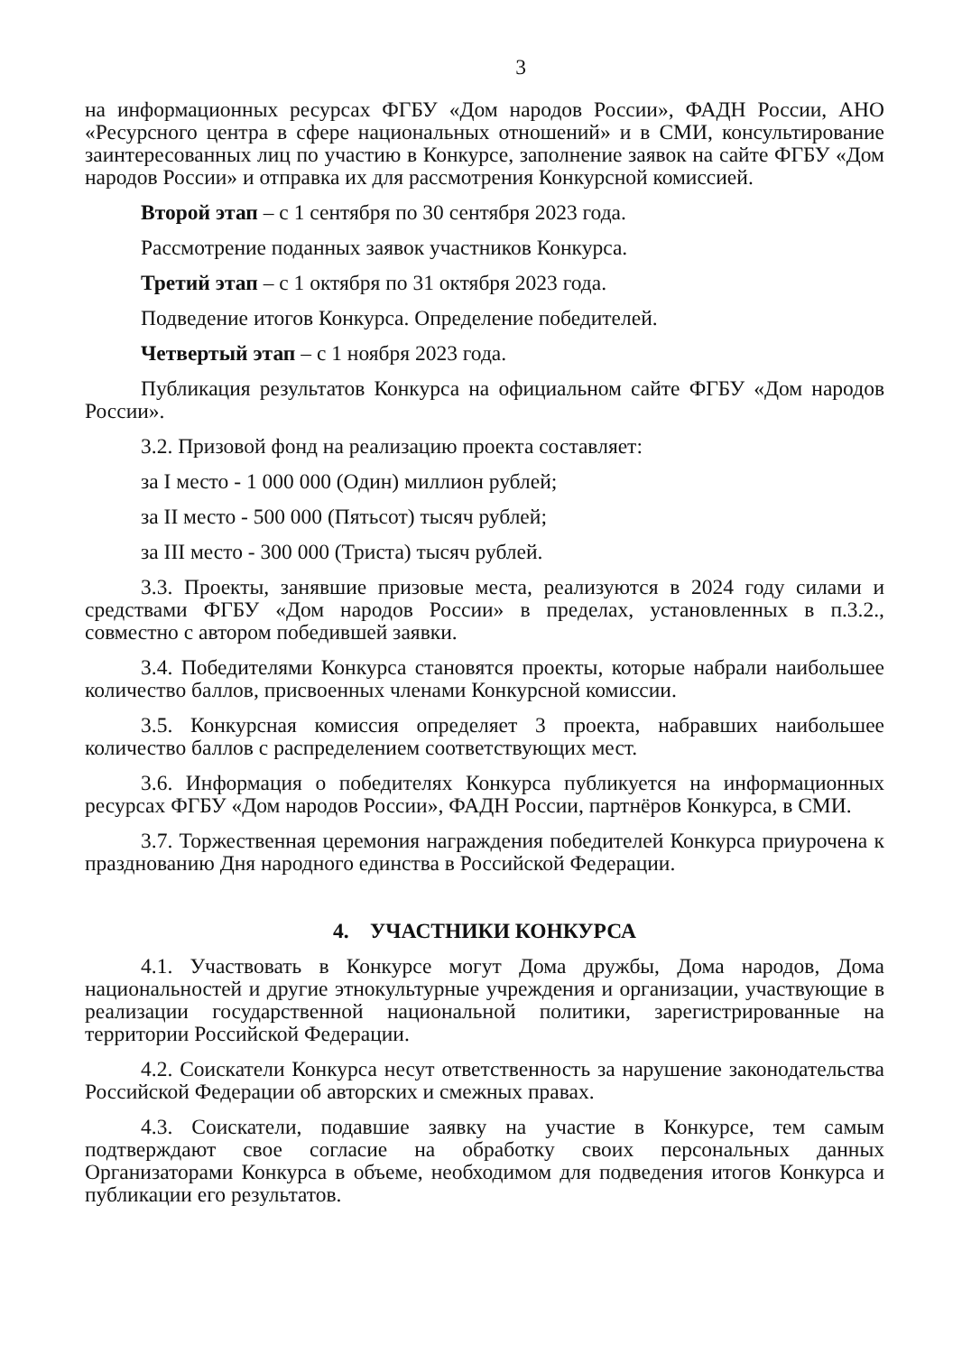3
на информационных ресурсах ФГБУ «Дом народов России», ФАДН России, АНО «Ресурсного центра в сфере национальных отношений» и в СМИ, консультирование заинтересованных лиц по участию в Конкурсе, заполнение заявок на сайте ФГБУ «Дом народов России» и отправка их для рассмотрения Конкурсной комиссией.
Второй этап – с 1 сентября по 30 сентября 2023 года.
Рассмотрение поданных заявок участников Конкурса.
Третий этап – с 1 октября по 31 октября 2023 года.
Подведение итогов Конкурса. Определение победителей.
Четвертый этап – с 1 ноября 2023 года.
Публикация результатов Конкурса на официальном сайте ФГБУ «Дом народов России».
3.2. Призовой фонд на реализацию проекта составляет:
за I место - 1 000 000 (Один) миллион рублей;
за II место - 500 000 (Пятьсот) тысяч рублей;
за III место - 300 000 (Триста) тысяч рублей.
3.3. Проекты, занявшие призовые места, реализуются в 2024 году силами и средствами ФГБУ «Дом народов России» в пределах, установленных в п.3.2., совместно с автором победившей заявки.
3.4. Победителями Конкурса становятся проекты, которые набрали наибольшее количество баллов, присвоенных членами Конкурсной комиссии.
3.5. Конкурсная комиссия определяет 3 проекта, набравших наибольшее количество баллов с распределением соответствующих мест.
3.6. Информация о победителях Конкурса публикуется на информационных ресурсах ФГБУ «Дом народов России», ФАДН России, партнёров Конкурса, в СМИ.
3.7. Торжественная церемония награждения победителей Конкурса приурочена к празднованию Дня народного единства в Российской Федерации.
4. УЧАСТНИКИ КОНКУРСА
4.1. Участвовать в Конкурсе могут Дома дружбы, Дома народов, Дома национальностей и другие этнокультурные учреждения и организации, участвующие в реализации государственной национальной политики, зарегистрированные на территории Российской Федерации.
4.2. Соискатели Конкурса несут ответственность за нарушение законодательства Российской Федерации об авторских и смежных правах.
4.3. Соискатели, подавшие заявку на участие в Конкурсе, тем самым подтверждают свое согласие на обработку своих персональных данных Организаторами Конкурса в объеме, необходимом для подведения итогов Конкурса и публикации его результатов.